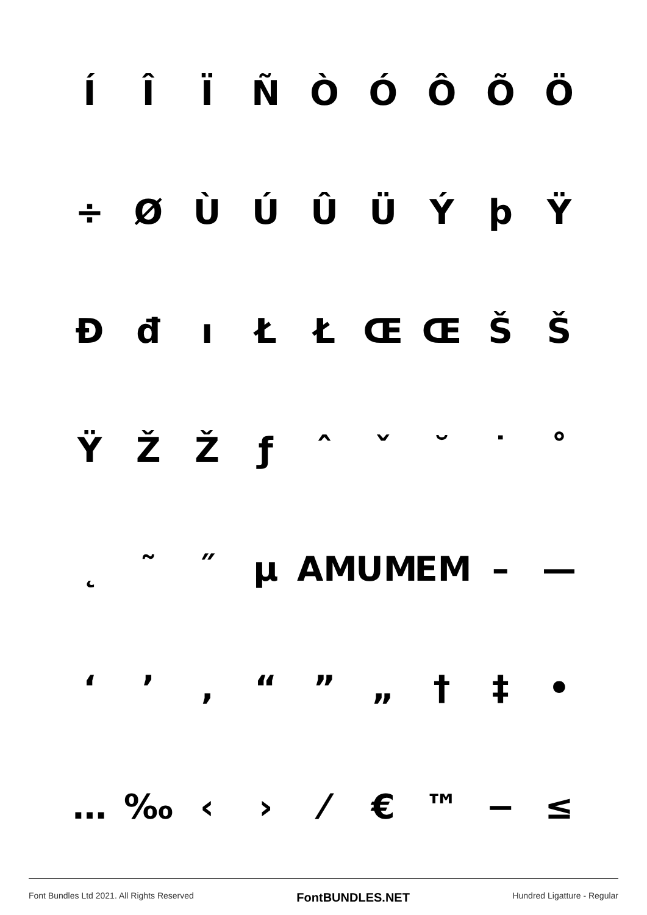Í Î Ï Ñ Ò Ó Ô Õ Ö
÷ Ø Ù Ú Û Ü Ý þ Ÿ
Đ đ ı Ł Ł Œ Œ Š Š
Ÿ Ž Ž ƒ ˆ ˇ ˘ ˙ ˚
˛ ˜ ˝ µ AM UM EM – —
‘ ’ ‚ “ ” „ † ‡ •
… ‰ ‹ › ⁄ € ™ − ≤
Font Bundles Ltd 2021. All Rights Reserved FontBUNDLES.NET Hundred Ligatture - Regular